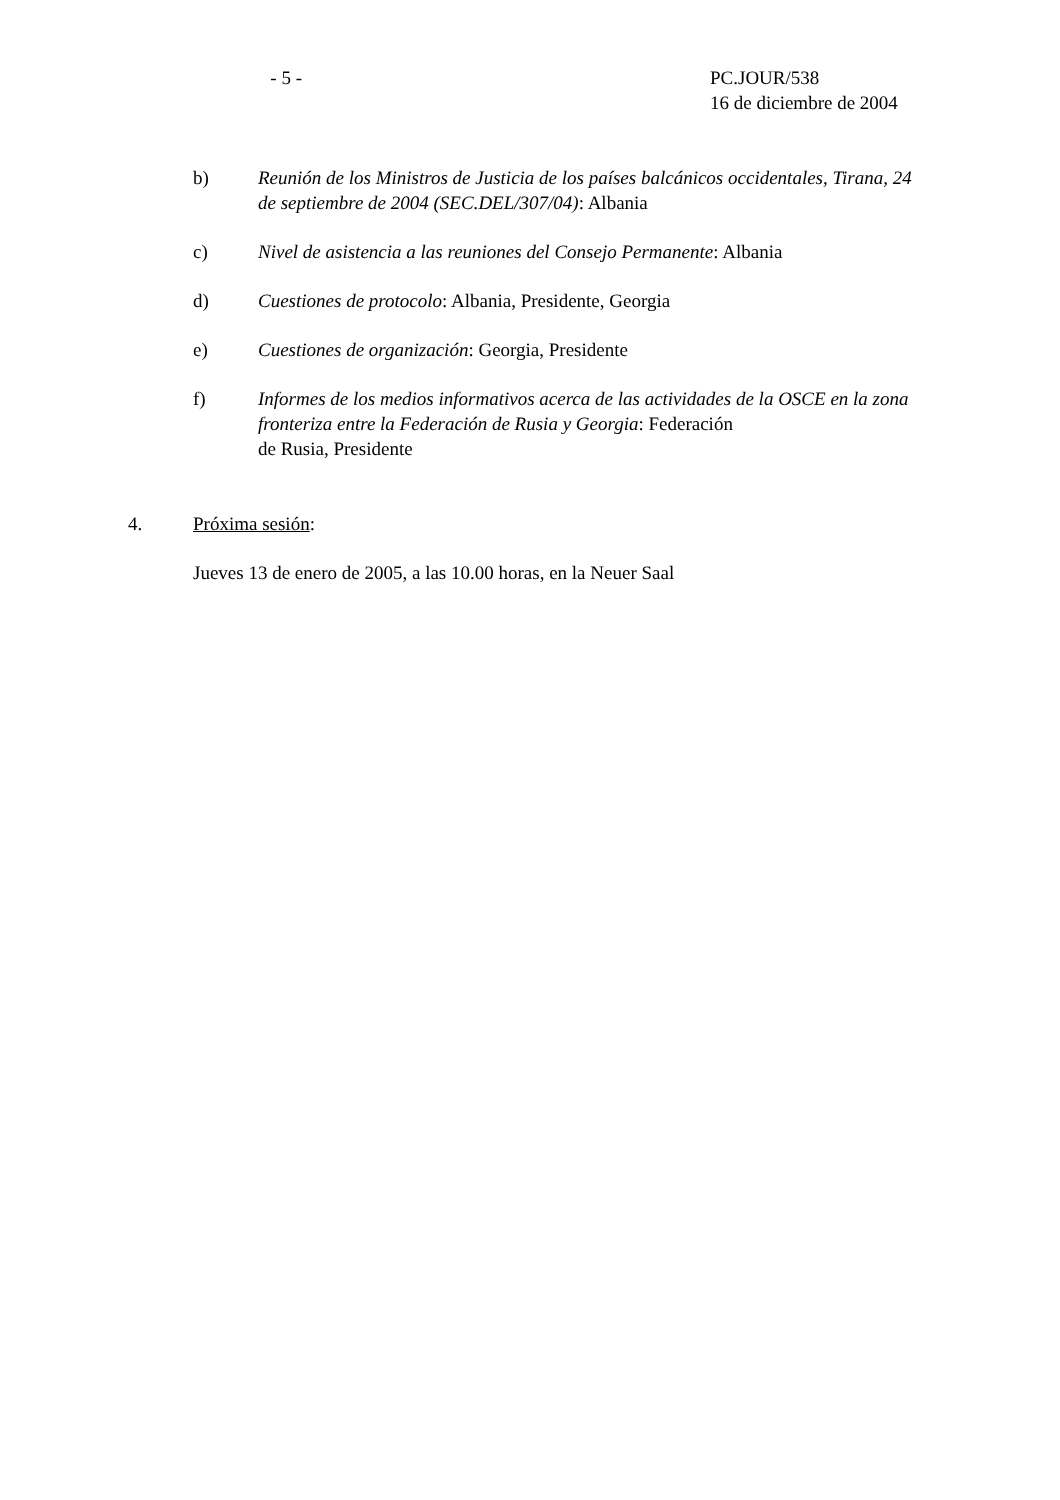- 5 - PC.JOUR/538
16 de diciembre de 2004
b) Reunión de los Ministros de Justicia de los países balcánicos occidentales, Tirana, 24 de septiembre de 2004 (SEC.DEL/307/04): Albania
c) Nivel de asistencia a las reuniones del Consejo Permanente: Albania
d) Cuestiones de protocolo: Albania, Presidente, Georgia
e) Cuestiones de organización: Georgia, Presidente
f) Informes de los medios informativos acerca de las actividades de la OSCE en la zona fronteriza entre la Federación de Rusia y Georgia: Federación
de Rusia, Presidente
4. Próxima sesión:
Jueves 13 de enero de 2005, a las 10.00 horas, en la Neuer Saal